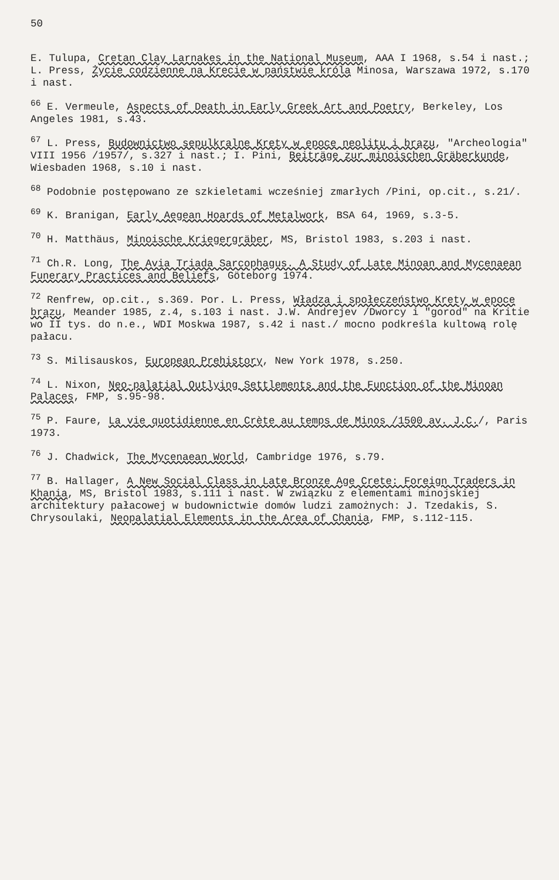50
E. Tulupa, Cretan Clay Larnakes in the National Museum, AAA I 1968, s.54 i nast.; L. Press, Życie codzienne na Krecie w państwie króla Minosa, Warszawa 1972, s.170 i nast.
<sup>66</sup> E. Vermeule, Aspects of Death in Early Greek Art and Poetry, Berkeley, Los Angeles 1981, s.43.
<sup>67</sup> L. Press, Budownictwo sepulkralne Krety w epoce neolitu i brązu, "Archeologia" VIII 1956 /1957/, s.327 i nast.; I. Pini, Beiträge zur minoischen Gräberkunde, Wiesbaden 1968, s.10 i nast.
<sup>68</sup> Podobnie postępowano ze szkieletami wcześniej zmarłych /Pini, op.cit., s.21/.
<sup>69</sup> K. Branigan, Early Aegean Hoards of Metalwork, BSA 64, 1969, s.3-5.
<sup>70</sup> H. Matthäus, Minoische Kriegergräber, MS, Bristol 1983, s.203 i nast.
<sup>71</sup> Ch.R. Long, The Avia Triada Sarcophagus. A Study of Late Minoan and Mycenaean Funerary Practices and Beliefs, Göteborg 1974.
<sup>72</sup> Renfrew, op.cit., s.369. Por. L. Press, Władza i społeczeństwo Krety w epoce brązu, Meander 1985, z.4, s.103 i nast. J.W. Andrejev /Dworcy i "gorod" na Kritie wo II tys. do n.e., WDI Moskwa 1987, s.42 i nast./ mocno podkreśla kultową rolę pałacu.
<sup>73</sup> S. Milisauskos, European Prehistory, New York 1978, s.250.
<sup>74</sup> L. Nixon, Neo-palatial Outlying Settlements and the Function of the Minoan Palaces, FMP, s.95-98.
<sup>75</sup> P. Faure, La vie quotidienne en Crète au temps de Minos /1500 av. J.C./, Paris 1973.
<sup>76</sup> J. Chadwick, The Mycenaean World, Cambridge 1976, s.79.
<sup>77</sup> B. Hallager, A New Social Class in Late Bronze Age Crete: Foreign Traders in Khania, MS, Bristol 1983, s.111 i nast. W związku z elementami minojskiej architektury pałacowej w budownictwie domów ludzi zamożnych: J. Tzedakis, S. Chrysoulaki, Neopalatial Elements in the Area of Chania, FMP, s.112-115.